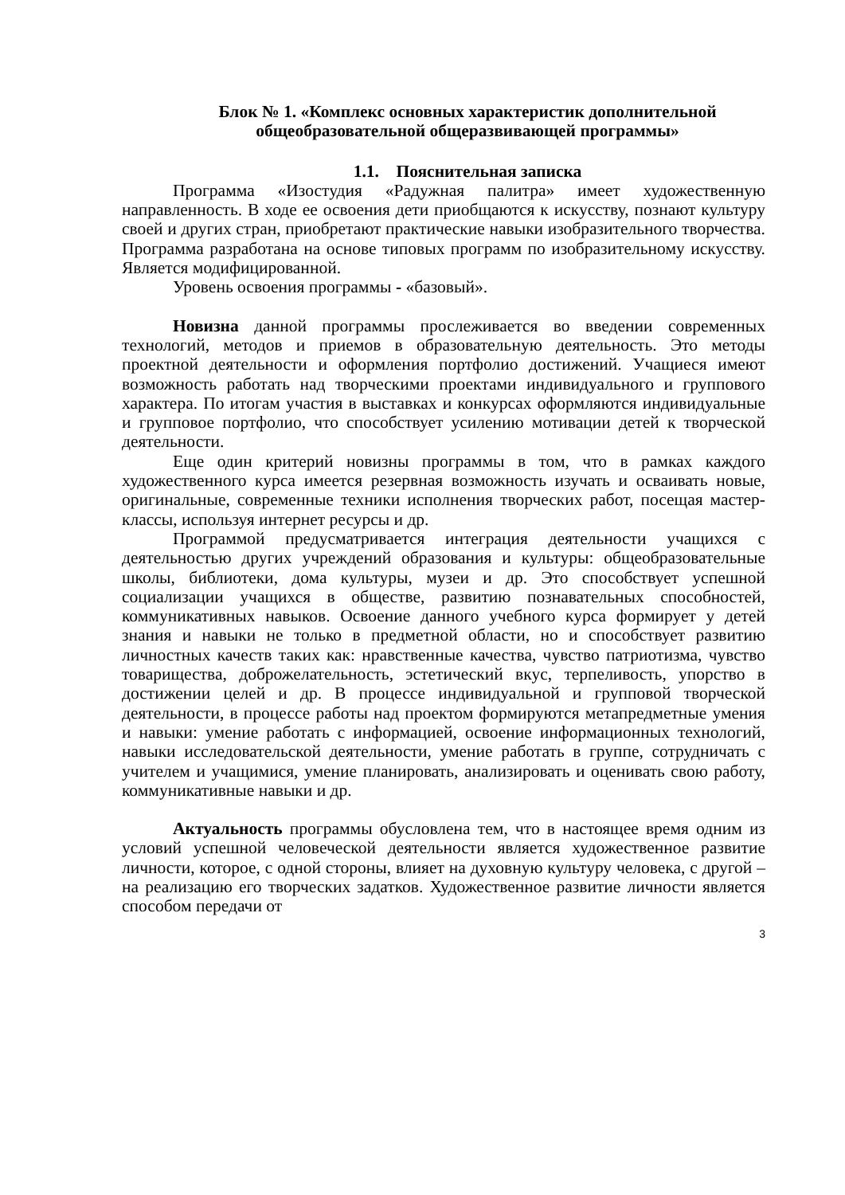Блок № 1. «Комплекс основных характеристик дополнительной общеобразовательной общеразвивающей программы»
1.1. Пояснительная записка
Программа «Изостудия «Радужная палитра» имеет художественную направленность. В ходе ее освоения дети приобщаются к искусству, познают культуру своей и других стран, приобретают практические навыки изобразительного творчества. Программа разработана на основе типовых программ по изобразительному искусству. Является модифицированной.
Уровень освоения программы - «базовый».
Новизна данной программы прослеживается во введении современных технологий, методов и приемов в образовательную деятельность. Это методы проектной деятельности и оформления портфолио достижений. Учащиеся имеют возможность работать над творческими проектами индивидуального и группового характера. По итогам участия в выставках и конкурсах оформляются индивидуальные и групповое портфолио, что способствует усилению мотивации детей к творческой деятельности.
Еще один критерий новизны программы в том, что в рамках каждого художественного курса имеется резервная возможность изучать и осваивать новые, оригинальные, современные техники исполнения творческих работ, посещая мастер-классы, используя интернет ресурсы и др.
Программой предусматривается интеграция деятельности учащихся с деятельностью других учреждений образования и культуры: общеобразовательные школы, библиотеки, дома культуры, музеи и др. Это способствует успешной социализации учащихся в обществе, развитию познавательных способностей, коммуникативных навыков. Освоение данного учебного курса формирует у детей знания и навыки не только в предметной области, но и способствует развитию личностных качеств таких как: нравственные качества, чувство патриотизма, чувство товарищества, доброжелательность, эстетический вкус, терпеливость, упорство в достижении целей и др. В процессе индивидуальной и групповой творческой деятельности, в процессе работы над проектом формируются метапредметные умения и навыки: умение работать с информацией, освоение информационных технологий, навыки исследовательской деятельности, умение работать в группе, сотрудничать с учителем и учащимися, умение планировать, анализировать и оценивать свою работу, коммуникативные навыки и др.
Актуальность программы обусловлена тем, что в настоящее время одним из условий успешной человеческой деятельности является художественное развитие личности, которое, с одной стороны, влияет на духовную культуру человека, с другой – на реализацию его творческих задатков. Художественное развитие личности является способом передачи от
3